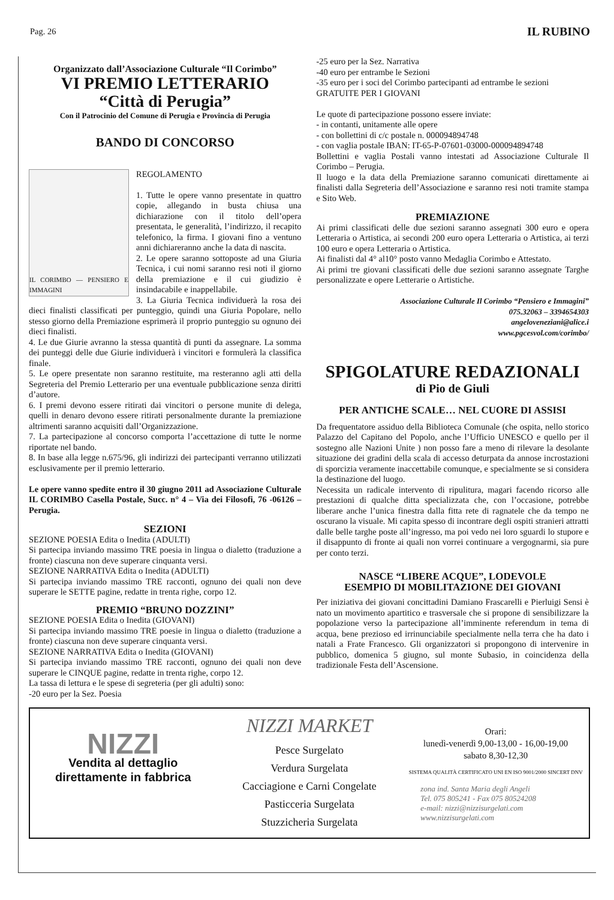Pag. 26 IL RUBINO
Organizzato dall’Associazione Culturale “Il Corimbo”
VI PREMIO LETTERARIO
“Città di Perugia”
Con il Patrocinio del Comune di Perugia e Provincia di Perugia
BANDO DI CONCORSO
IL CORIMBO — PENSIERO E IMMAGINI
REGOLAMENTO
1. Tutte le opere vanno presentate in quattro copie, allegando in busta chiusa una dichiarazione con il titolo dell’opera presentata, le generalità, l’indirizzo, il recapito telefonico, la firma. I giovani fino a ventuno anni dichiareranno anche la data di nascita.
2. Le opere saranno sottoposte ad una Giuria Tecnica, i cui nomi saranno resi noti il giorno della premiazione e il cui giudizio è insindacabile e inappellabile.
3. La Giuria Tecnica individuerà la rosa dei dieci finalisti classificati per punteggio, quindi una Giuria Popolare, nello stesso giorno della Premiazione esprimerà il proprio punteggio su ognuno dei dieci finalisti.
4. Le due Giurie avranno la stessa quantità di punti da assegnare. La somma dei punteggi delle due Giurie individuerà i vincitori e formulerà la classifica finale.
5. Le opere presentate non saranno restituite, ma resteranno agli atti della Segreteria del Premio Letterario per una eventuale pubblicazione senza diritti d’autore.
6. I premi devono essere ritirati dai vincitori o persone munite di delega, quelli in denaro devono essere ritirati personalmente durante la premiazione altrimenti saranno acquisiti dall’Organizzazione.
7. La partecipazione al concorso comporta l’accettazione di tutte le norme riportate nel bando.
8. In base alla legge n.675/96, gli indirizzi dei partecipanti verranno utilizzati esclusivamente per il premio letterario.
Le opere vanno spedite entro il 30 giugno 2011 ad Associazione Culturale IL CORIMBO Casella Postale, Succ. n° 4 – Via dei Filosofi, 76 -06126 – Perugia.
SEZIONI
SEZIONE POESIA Edita o Inedita (ADULTI)
Si partecipa inviando massimo TRE poesia in lingua o dialetto (traduzione a fronte) ciascuna non deve superare cinquanta versi.
SEZIONE NARRATIVA Edita o Inedita (ADULTI)
Si partecipa inviando massimo TRE racconti, ognuno dei quali non deve superare le SETTE pagine, redatte in trenta righe, corpo 12.
PREMIO “BRUNO DOZZINI”
SEZIONE POESIA Edita o Inedita (GIOVANI)
Si partecipa inviando massimo TRE poesie in lingua o dialetto (traduzione a fronte) ciascuna non deve superare cinquanta versi.
SEZIONE NARRATIVA Edita o Inedita (GIOVANI)
Si partecipa inviando massimo TRE racconti, ognuno dei quali non deve superare le CINQUE pagine, redatte in trenta righe, corpo 12.
La tassa di lettura e le spese di segreteria (per gli adulti) sono:
-20 euro per la Sez. Poesia
-25 euro per la Sez. Narrativa
-40 euro per entrambe le Sezioni
-35 euro per i soci del Corimbo partecipanti ad entrambe le sezioni
GRATUITE PER I GIOVANI
Le quote di partecipazione possono essere inviate:
- in contanti, unitamente alle opere
- con bollettini di c/c postale n. 000094894748
- con vaglia postale IBAN: IT-65-P-07601-03000-000094894748
Bollettini e vaglia Postali vanno intestati ad Associazione Culturale Il Corimbo – Perugia.
Il luogo e la data della Premiazione saranno comunicati direttamente ai finalisti dalla Segreteria dell’Associazione e saranno resi noti tramite stampa e Sito Web.
PREMIAZIONE
Ai primi classificati delle due sezioni saranno assegnati 300 euro e opera Letteraria o Artistica, ai secondi 200 euro opera Letteraria o Artistica, ai terzi 100 euro e opera Letteraria o Artistica.
Ai finalisti dal 4° al10° posto vanno Medaglia Corimbo e Attestato.
Ai primi tre giovani classificati delle due sezioni saranno assegnate Targhe personalizzate e opere Letterarie o Artistiche.
Associazione Culturale Il Corimbo “Pensiero e Immagini”
075.32063 – 3394654303
angeloveneziani@alice.i
www.pgcesvol.com/corimbo/
SPIGOLATURE REDAZIONALI
di Pio de Giuli
PER ANTICHE SCALE… NEL CUORE DI ASSISI
Da frequentatore assiduo della Biblioteca Comunale (che ospita, nello storico Palazzo del Capitano del Popolo, anche l’Ufficio UNESCO e quello per il sostegno alle Nazioni Unite ) non posso fare a meno di rilevare la desolante situazione dei gradini della scala di accesso deturpata da annose incrostazioni di sporcizia veramente inaccettabile comunque, e specialmente se si considera la destinazione del luogo.
Necessita un radicale intervento di ripulitura, magari facendo ricorso alle prestazioni di qualche ditta specializzata che, con l’occasione, potrebbe liberare anche l’unica finestra dalla fitta rete di ragnatele che da tempo ne oscurano la visuale. Mi capita spesso di incontrare degli ospiti stranieri attratti dalle belle targhe poste all’ingresso, ma poi vedo nei loro sguardi lo stupore e il disappunto di fronte ai quali non vorrei continuare a vergognarmi, sia pure per conto terzi.
NASCE “LIBERE ACQUE”, LODEVOLE
ESEMPIO DI MOBILITAZIONE DEI GIOVANI
Per iniziativa dei giovani concittadini Damiano Frascarelli e Pierluigi Sensi è nato un movimento apartitico e trasversale che si propone di sensibilizzare la popolazione verso la partecipazione all’imminente referendum in tema di acqua, bene prezioso ed irrinunciabile specialmente nella terra che ha dato i natali a Frate Francesco. Gli organizzatori si propongono di intervenire in pubblico, domenica 5 giugno, sul monte Subasio, in coincidenza della tradizionale Festa dell’Ascensione.
NIZZI
Vendita al dettaglio
direttamente in fabbrica
NIZZI MARKET
Pesce Surgelato
Verdura Surgelata
Cacciagione e Carni Congelate
Pasticceria Surgelata
Stuzzicheria Surgelata
Orari:
lunedì-venerdì 9,00-13,00 - 16,00-19,00
sabato 8,30-12,30
SISTEMA QUALITÀ CERTIFICATO UNI EN ISO 9001/2000 SINCERT DNV
zona ind. Santa Maria degli Angeli
Tel. 075 805241 - Fax 075 80524208
e-mail: nizzi@nizzisurgelati.com
www.nizzisurgelati.com